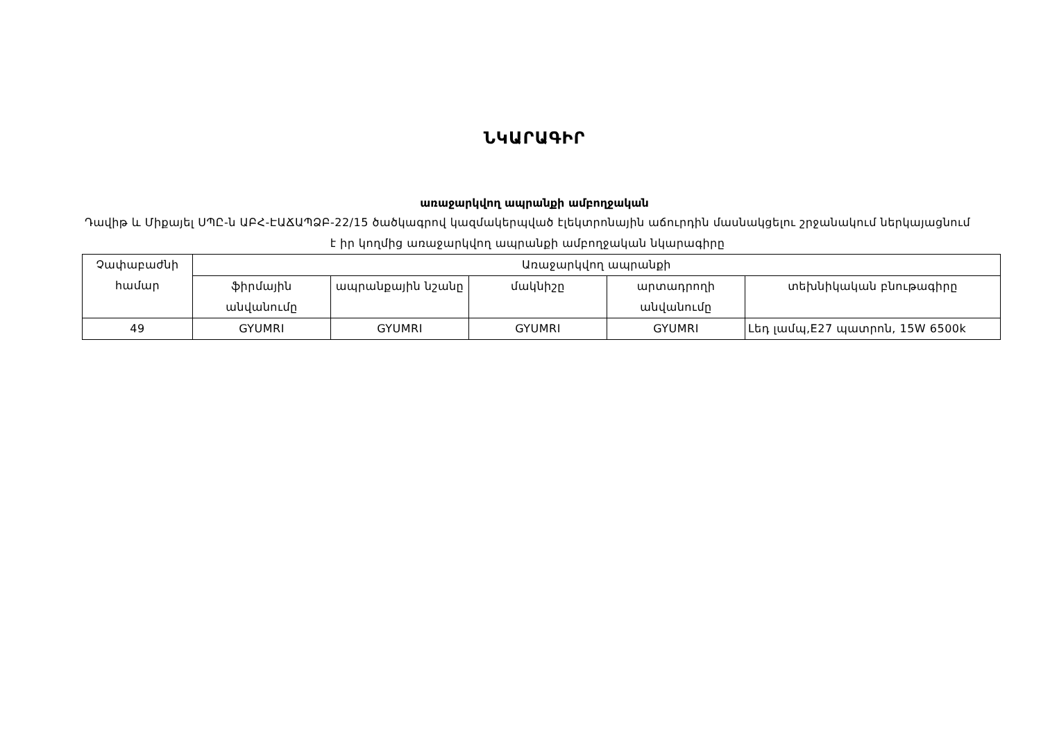ՆԿԱՐԱԳԻՐ
առաջարկվող ապրանքի ամբողջական
Դավիթ և Միքայել ՍՊԸ-ն ԱԲՀ-ԷԱՃԱՊՁԲ-22/15 ծածկագրով կազմակերպված էլեկտրոնային աճուրդին մասնակցելու շրջանակում ներկայացնում է իր կողմից առաջարկվող ապրանքի ամբողջական նկարագիրը
| Չափաբաժնի համար | Առաջարկվող ապրանքի | | | | |
| --- | --- | --- | --- | --- | --- |
| | ֆիրմային անվանումը | ապրանքային նշանը | մակնիշը | արտադրողի անվանումը | տեխնիկական բնութագիրը |
| 49 | GYUMRI | GYUMRI | GYUMRI | GYUMRI | Լեդ լամպ,E27 պատրոն, 15W 6500k |